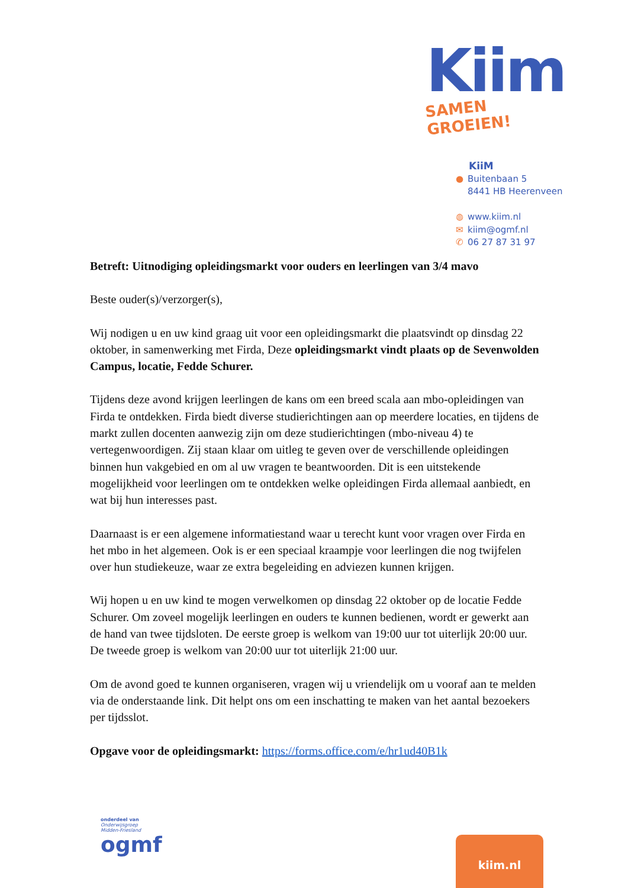Kiim
SAMEN GROEIEN!
KiiM
● Buitenbaan 5
8441 HB Heerenveen
◍ www.kiim.nl
✉ kiim@ogmf.nl
✆ 06 27 87 31 97
Betreft: Uitnodiging opleidingsmarkt voor ouders en leerlingen van 3/4 mavo
Beste ouder(s)/verzorger(s),
Wij nodigen u en uw kind graag uit voor een opleidingsmarkt die plaatsvindt op dinsdag 22 oktober, in samenwerking met Firda, Deze opleidingsmarkt vindt plaats op de Sevenwolden Campus, locatie, Fedde Schurer.
Tijdens deze avond krijgen leerlingen de kans om een breed scala aan mbo-opleidingen van Firda te ontdekken. Firda biedt diverse studierichtingen aan op meerdere locaties, en tijdens de markt zullen docenten aanwezig zijn om deze studierichtingen (mbo-niveau 4) te vertegenwoordigen. Zij staan klaar om uitleg te geven over de verschillende opleidingen binnen hun vakgebied en om al uw vragen te beantwoorden. Dit is een uitstekende mogelijkheid voor leerlingen om te ontdekken welke opleidingen Firda allemaal aanbiedt, en wat bij hun interesses past.
Daarnaast is er een algemene informatiestand waar u terecht kunt voor vragen over Firda en het mbo in het algemeen. Ook is er een speciaal kraampje voor leerlingen die nog twijfelen over hun studiekeuze, waar ze extra begeleiding en adviezen kunnen krijgen.
Wij hopen u en uw kind te mogen verwelkomen op dinsdag 22 oktober op de locatie Fedde Schurer. Om zoveel mogelijk leerlingen en ouders te kunnen bedienen, wordt er gewerkt aan de hand van twee tijdsloten. De eerste groep is welkom van 19:00 uur tot uiterlijk 20:00 uur. De tweede groep is welkom van 20:00 uur tot uiterlijk 21:00 uur.
Om de avond goed te kunnen organiseren, vragen wij u vriendelijk om u vooraf aan te melden via de onderstaande link. Dit helpt ons om een inschatting te maken van het aantal bezoekers per tijdsslot.
Opgave voor de opleidingsmarkt: https://forms.office.com/e/hr1ud40B1k
onderdeel van
Onderwijsgroep
Midden-Friesland
ogmf
kiim.nl